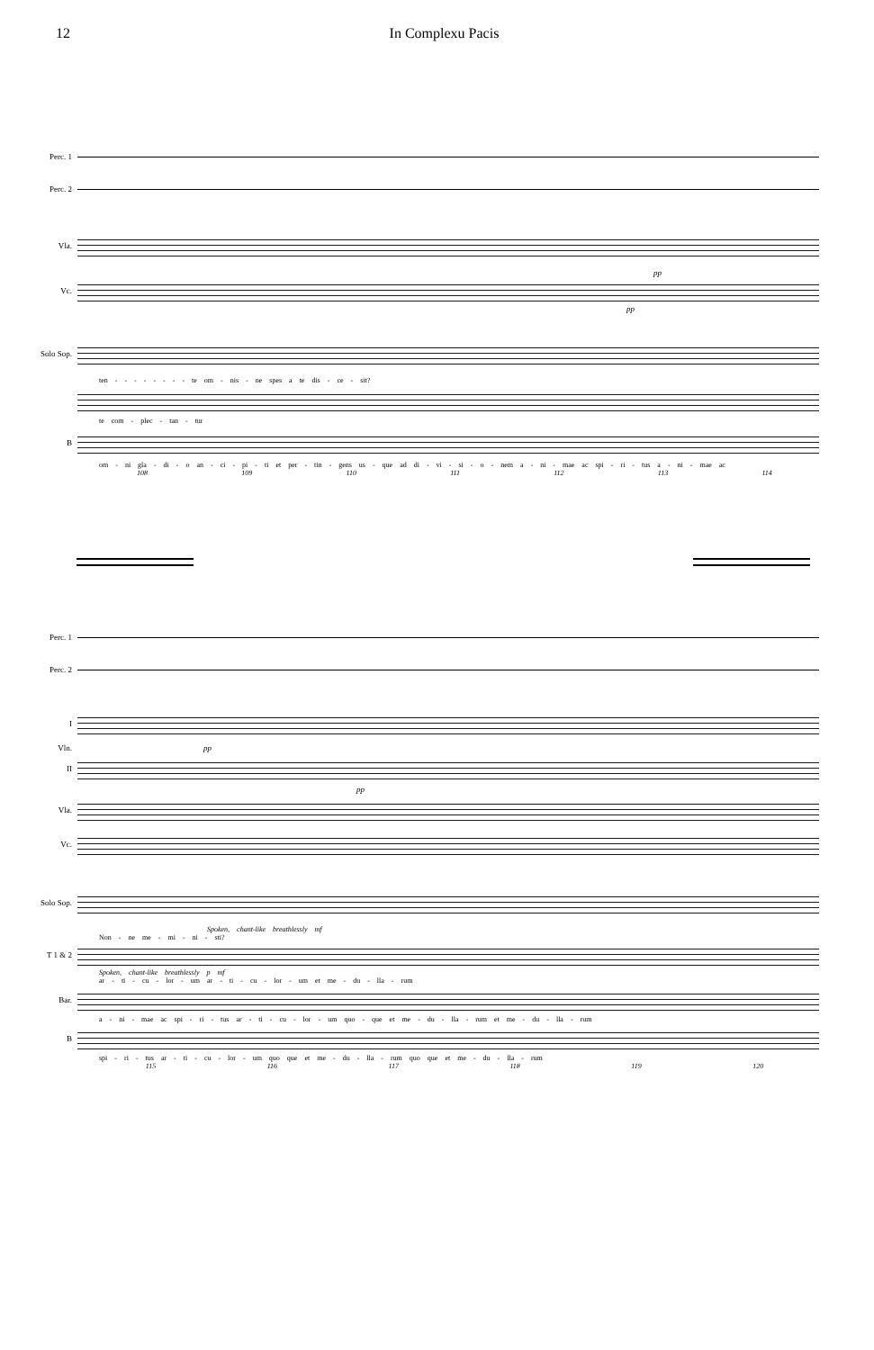12 In Complexu Pacis
Perc. 1
Perc. 2
Vla.
pp
Vc.
pp
Solo Sop.
ten - - - - - - - - te om - nis - ne spes a te dis - ce - sit?
te com - plec - tan - tur
B
om - ni gla - di - o an - ci - pi - ti et per - tin - gens us - que ad di - vi - si - o - nem a - ni - mae ac spi - ri - tus a - ni - mae ac
108 109 110 111 112 113 114
Perc. 1
Perc. 2
I
Vln. pp
II
pp
Vla.
Vc.
Solo Sop.
Spoken, chant-like breathlessly mf
Non - ne me - mi - ni - sti?
T 1 & 2
Spoken, chant-like breathlessly p mf
ar - ti - cu - lor - um ar - ti - cu - lor - um et me - du - lla - rum
Bar.
a - ni - mae ac spi - ri - tus ar - ti - cu - lor - um quo - que et me - du - lla - rum et me - du - lla - rum
B
spi - ri - tus ar - ti - cu - lor - um quo que et me - du - lla - rum quo que et me - du - lla - rum
115 116 117 118 119 120